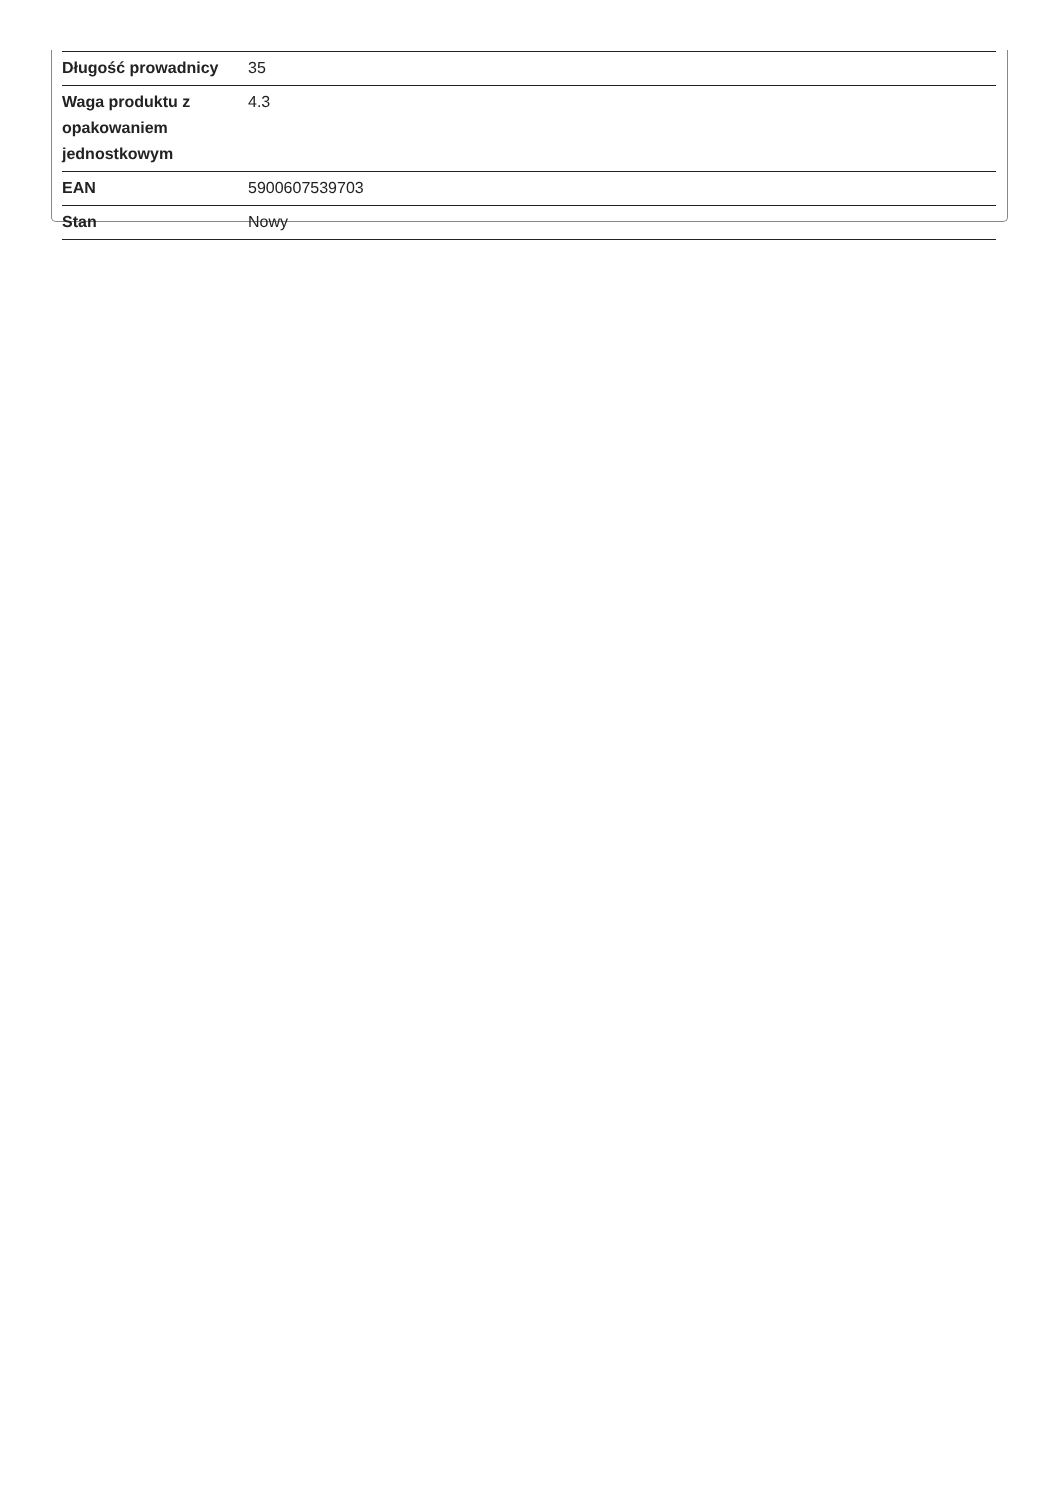| Długość prowadnicy | 35 |
| Waga produktu z opakowaniem jednostkowym | 4.3 |
| EAN | 5900607539703 |
| Stan | Nowy |